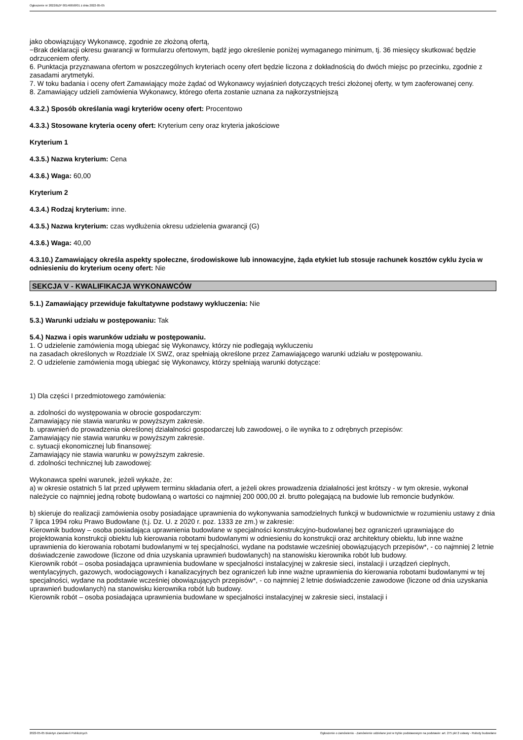Ogłoszenie nr 2022/BZP 00146658/01 z dnia 2022-05-05
jako obowiązujący Wykonawcę, zgodnie ze złożoną ofertą,
−Brak deklaracji okresu gwarancji w formularzu ofertowym, bądź jego określenie poniżej wymaganego minimum, tj. 36 miesięcy skutkować będzie odrzuceniem oferty.
6. Punktacja przyznawana ofertom w poszczególnych kryteriach oceny ofert będzie liczona z dokładnością do dwóch miejsc po przecinku, zgodnie z zasadami arytmetyki.
7. W toku badania i oceny ofert Zamawiający może żądać od Wykonawcy wyjaśnień dotyczących treści złożonej oferty, w tym zaoferowanej ceny.
8. Zamawiający udzieli zamówienia Wykonawcy, którego oferta zostanie uznana za najkorzystniejszą
4.3.2.) Sposób określania wagi kryteriów oceny ofert: Procentowo
4.3.3.) Stosowane kryteria oceny ofert: Kryterium ceny oraz kryteria jakościowe
Kryterium 1
4.3.5.) Nazwa kryterium: Cena
4.3.6.) Waga: 60,00
Kryterium 2
4.3.4.) Rodzaj kryterium: inne.
4.3.5.) Nazwa kryterium: czas wydłużenia okresu udzielenia gwarancji (G)
4.3.6.) Waga: 40,00
4.3.10.) Zamawiający określa aspekty społeczne, środowiskowe lub innowacyjne, żąda etykiet lub stosuje rachunek kosztów cyklu życia w odniesieniu do kryterium oceny ofert: Nie
SEKCJA V - KWALIFIKACJA WYKONAWCÓW
5.1.) Zamawiający przewiduje fakultatywne podstawy wykluczenia: Nie
5.3.) Warunki udziału w postępowaniu: Tak
5.4.) Nazwa i opis warunków udziału w postępowaniu.
1. O udzielenie zamówienia mogą ubiegać się Wykonawcy, którzy nie podlegają wykluczeniu
na zasadach określonych w Rozdziale IX SWZ, oraz spełniają określone przez Zamawiającego warunki udziału w postępowaniu.
2. O udzielenie zamówienia mogą ubiegać się Wykonawcy, którzy spełniają warunki dotyczące:
1) Dla części I przedmiotowego zamówienia:
a. zdolności do występowania w obrocie gospodarczym:
Zamawiający nie stawia warunku w powyższym zakresie.
b. uprawnień do prowadzenia określonej działalności gospodarczej lub zawodowej, o ile wynika to z odrębnych przepisów:
Zamawiający nie stawia warunku w powyższym zakresie.
c. sytuacji ekonomicznej lub finansowej:
Zamawiający nie stawia warunku w powyższym zakresie.
d. zdolności technicznej lub zawodowej:
Wykonawca spełni warunek, jeżeli wykaże, że:
a) w okresie ostatnich 5 lat przed upływem terminu składania ofert, a jeżeli okres prowadzenia działalności jest krótszy - w tym okresie, wykonał należycie co najmniej jedną robotę budowlaną o wartości co najmniej 200 000,00 zł. brutto polegającą na budowie lub remoncie budynków.
b) skieruje do realizacji zamówienia osoby posiadające uprawnienia do wykonywania samodzielnych funkcji w budownictwie w rozumieniu ustawy z dnia 7 lipca 1994 roku Prawo Budowlane (t.j. Dz. U. z 2020 r. poz. 1333 ze zm.) w zakresie:
Kierownik budowy – osoba posiadająca uprawnienia budowlane w specjalności konstrukcyjno-budowlanej bez ograniczeń uprawniające do projektowania konstrukcji obiektu lub kierowania robotami budowlanymi w odniesieniu do konstrukcji oraz architektury obiektu, lub inne ważne uprawnienia do kierowania robotami budowlanymi w tej specjalności, wydane na podstawie wcześniej obowiązujących przepisów*, - co najmniej 2 letnie doświadczenie zawodowe (liczone od dnia uzyskania uprawnień budowlanych) na stanowisku kierownika robót lub budowy.
Kierownik robót – osoba posiadająca uprawnienia budowlane w specjalności instalacyjnej w zakresie sieci, instalacji i urządzeń cieplnych, wentylacyjnych, gazowych, wodociągowych i kanalizacyjnych bez ograniczeń lub inne ważne uprawnienia do kierowania robotami budowlanymi w tej specjalności, wydane na podstawie wcześniej obowiązujących przepisów*, - co najmniej 2 letnie doświadczenie zawodowe (liczone od dnia uzyskania uprawnień budowlanych) na stanowisku kierownika robót lub budowy.
Kierownik robót – osoba posiadająca uprawnienia budowlane w specjalności instalacyjnej w zakresie sieci, instalacji i
2022-05-05 Biuletyn Zamówień Publicznych Ogłoszenie o zamówieniu - Zamówienie udzielane jest w trybie podstawowym na podstawie: art. 275 pkt 2 ustawy - Roboty budowlane